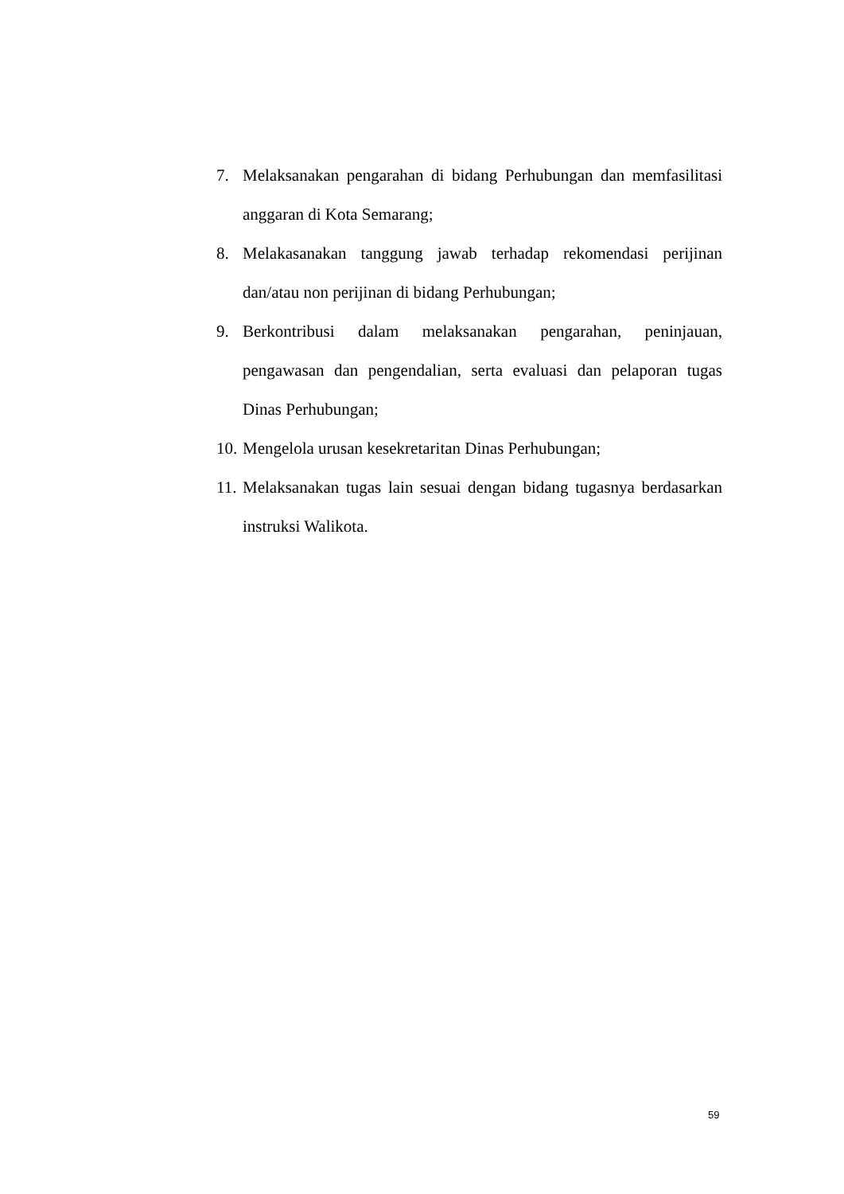7. Melaksanakan pengarahan di bidang Perhubungan dan memfasilitasi anggaran di Kota Semarang;
8. Melakasanakan tanggung jawab terhadap rekomendasi perijinan dan/atau non perijinan di bidang Perhubungan;
9. Berkontribusi dalam melaksanakan pengarahan, peninjauan, pengawasan dan pengendalian, serta evaluasi dan pelaporan tugas Dinas Perhubungan;
10. Mengelola urusan kesekretaritan Dinas Perhubungan;
11. Melaksanakan tugas lain sesuai dengan bidang tugasnya berdasarkan instruksi Walikota.
59